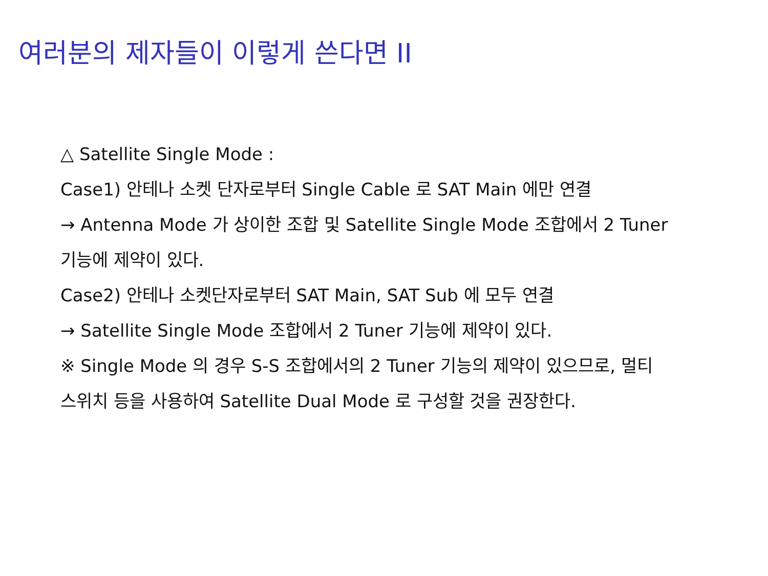여러분의 제자들이 이렇게 쓴다면 II
△ Satellite Single Mode :
Case1) 안테나 소켓 단자로부터 Single Cable 로 SAT Main 에만 연결
→ Antenna Mode 가 상이한 조합 및 Satellite Single Mode 조합에서 2 Tuner
기능에 제약이 있다.
Case2) 안테나 소켓단자로부터 SAT Main, SAT Sub 에 모두 연결
→ Satellite Single Mode 조합에서 2 Tuner 기능에 제약이 있다.
※ Single Mode 의 경우 S-S 조합에서의 2 Tuner 기능의 제약이 있으므로, 멀티
스위치 등을 사용하여 Satellite Dual Mode 로 구성할 것을 권장한다.